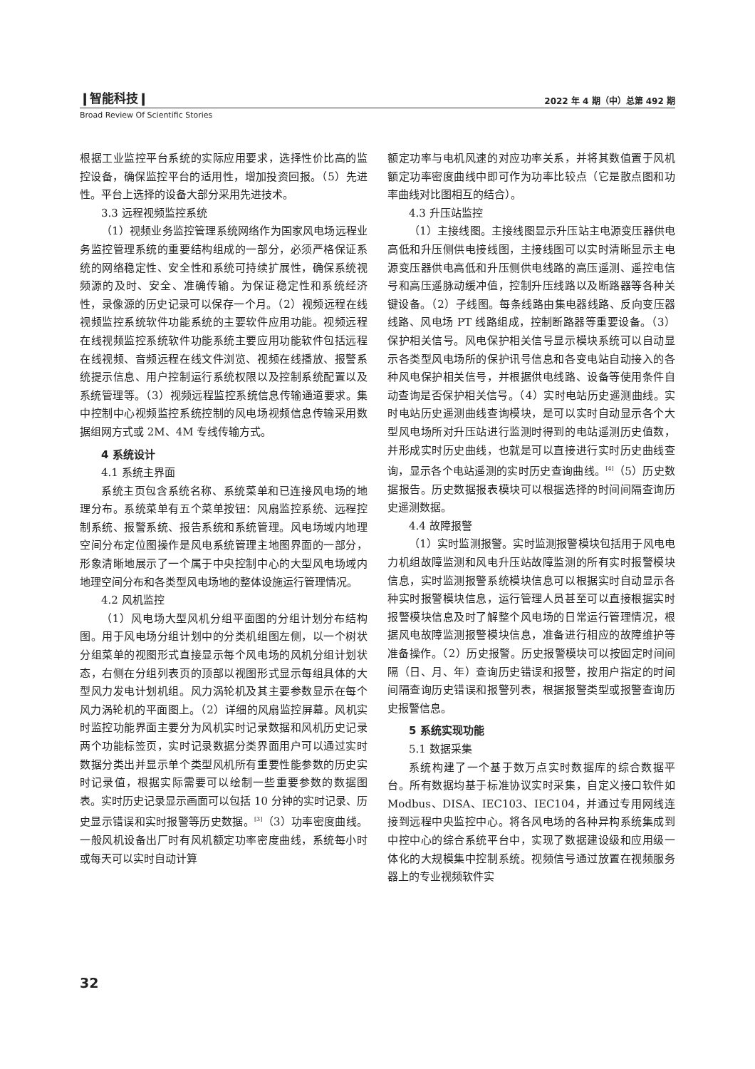❙智能科技❙ 2022 年 4 期（中）总第 492 期
Broad Review Of Scientific Stories
根据工业监控平台系统的实际应用要求，选择性价比高的监控设备，确保监控平台的适用性，增加投资回报。（5）先进性。平台上选择的设备大部分采用先进技术。
3.3 远程视频监控系统
（1）视频业务监控管理系统网络作为国家风电场远程业务监控管理系统的重要结构组成的一部分，必须严格保证系统的网络稳定性、安全性和系统可持续扩展性，确保系统视频源的及时、安全、准确传输。为保证稳定性和系统经济性，录像源的历史记录可以保存一个月。（2）视频远程在线视频监控系统软件功能系统的主要软件应用功能。视频远程在线视频监控系统软件功能系统主要应用功能软件包括远程在线视频、音频远程在线文件浏览、视频在线播放、报警系统提示信息、用户控制运行系统权限以及控制系统配置以及系统管理等。（3）视频远程监控系统信息传输通道要求。集中控制中心视频监控系统控制的风电场视频信息传输采用数据组网方式或 2M、4M 专线传输方式。
4 系统设计
4.1 系统主界面
系统主页包含系统名称、系统菜单和已连接风电场的地理分布。系统菜单有五个菜单按钮：风扇监控系统、远程控制系统、报警系统、报告系统和系统管理。风电场域内地理空间分布定位图操作是风电系统管理主地图界面的一部分，形象清晰地展示了一个属于中央控制中心的大型风电场域内地理空间分布和各类型风电场地的整体设施运行管理情况。
4.2 风机监控
（1）风电场大型风机分组平面图的分组计划分布结构图。用于风电场分组计划中的分类机组图左侧，以一个树状分组菜单的视图形式直接显示每个风电场的风机分组计划状态，右侧在分组列表页的顶部以视图形式显示每组具体的大型风力发电计划机组。风力涡轮机及其主要参数显示在每个风力涡轮机的平面图上。（2）详细的风扇监控屏幕。风机实时监控功能界面主要分为风机实时记录数据和风机历史记录两个功能标签页，实时记录数据分类界面用户可以通过实时数据分类出并显示单个类型风机所有重要性能参数的历史实时记录值，根据实际需要可以绘制一些重要参数的数据图表。实时历史记录显示画面可以包括 10 分钟的实时记录、历史显示错误和实时报警等历史数据。<sup>[3]</sup>（3）功率密度曲线。一般风机设备出厂时有风机额定功率密度曲线，系统每小时或每天可以实时自动计算
额定功率与电机风速的对应功率关系，并将其数值置于风机额定功率密度曲线中即可作为功率比较点（它是散点图和功率曲线对比图相互的结合）。
4.3 升压站监控
（1）主接线图。主接线图显示升压站主电源变压器供电高低和升压侧供电接线图，主接线图可以实时清晰显示主电源变压器供电高低和升压侧供电线路的高压遥测、遥控电信号和高压遥脉动缓冲值，控制升压线路以及断路器等各种关键设备。（2）子线图。每条线路由集电器线路、反向变压器线路、风电场 PT 线路组成，控制断路器等重要设备。（3）保护相关信号。风电保护相关信号显示模块系统可以自动显示各类型风电场所的保护讯号信息和各变电站自动接入的各种风电保护相关信号，并根据供电线路、设备等使用条件自动查询是否保护相关信号。（4）实时电站历史遥测曲线。实时电站历史遥测曲线查询模块，是可以实时自动显示各个大型风电场所对升压站进行监测时得到的电站遥测历史值数，并形成实时历史曲线，也就是可以直接进行实时历史曲线查询，显示各个电站遥测的实时历史查询曲线。<sup>[4]</sup>（5）历史数据报告。历史数据报表模块可以根据选择的时间间隔查询历史遥测数据。
4.4 故障报警
（1）实时监测报警。实时监测报警模块包括用于风电电力机组故障监测和风电升压站故障监测的所有实时报警模块信息，实时监测报警系统模块信息可以根据实时自动显示各种实时报警模块信息，运行管理人员甚至可以直接根据实时报警模块信息及时了解整个风电场的日常运行管理情况，根据风电故障监测报警模块信息，准备进行相应的故障维护等准备操作。（2）历史报警。历史报警模块可以按固定时间间隔（日、月、年）查询历史错误和报警，按用户指定的时间间隔查询历史错误和报警列表，根据报警类型或报警查询历史报警信息。
5 系统实现功能
5.1 数据采集
系统构建了一个基于数万点实时数据库的综合数据平台。所有数据均基于标准协议实时采集，自定义接口软件如 Modbus、DISA、IEC103、IEC104，并通过专用网线连接到远程中央监控中心。将各风电场的各种异构系统集成到中控中心的综合系统平台中，实现了数据建设级和应用级一体化的大规模集中控制系统。视频信号通过放置在视频服务器上的专业视频软件实
32